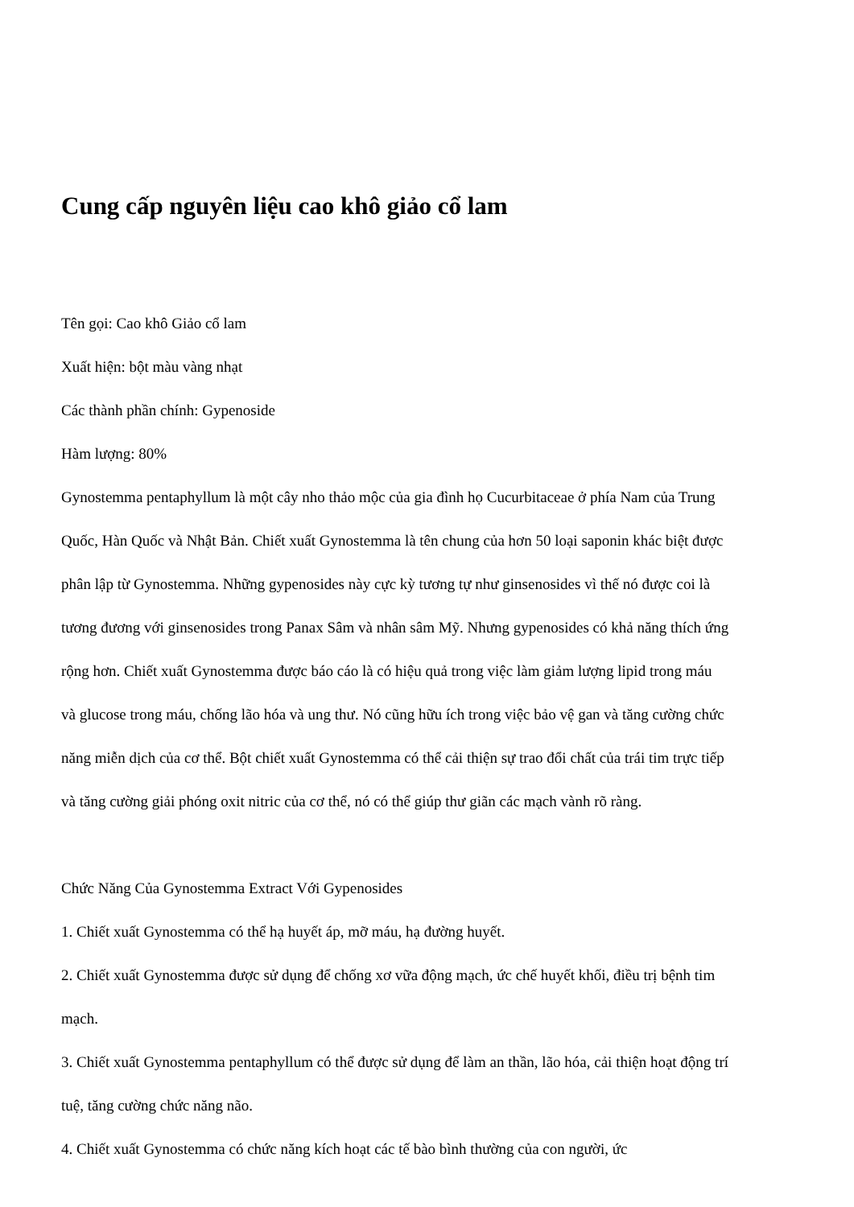Cung cấp nguyên liệu cao khô giảo cổ lam
Tên gọi: Cao khô Giảo cổ lam
Xuất hiện: bột màu vàng nhạt
Các thành phần chính: Gypenoside
Hàm lượng: 80%
Gynostemma pentaphyllum là một cây nho thảo mộc của gia đình họ Cucurbitaceae ở phía Nam của Trung Quốc, Hàn Quốc và Nhật Bản. Chiết xuất Gynostemma là tên chung của hơn 50 loại saponin khác biệt được phân lập từ Gynostemma. Những gypenosides này cực kỳ tương tự như ginsenosides vì thế nó được coi là tương đương với ginsenosides trong Panax Sâm và nhân sâm Mỹ. Nhưng gypenosides có khả năng thích ứng rộng hơn. Chiết xuất Gynostemma được báo cáo là có hiệu quả trong việc làm giảm lượng lipid trong máu và glucose trong máu, chống lão hóa và ung thư. Nó cũng hữu ích trong việc bảo vệ gan và tăng cường chức năng miễn dịch của cơ thể. Bột chiết xuất Gynostemma có thể cải thiện sự trao đổi chất của trái tim trực tiếp và tăng cường giải phóng oxit nitric của cơ thể, nó có thể giúp thư giãn các mạch vành rõ ràng.
Chức Năng Của Gynostemma Extract Với Gypenosides
1. Chiết xuất Gynostemma có thể hạ huyết áp, mỡ máu, hạ đường huyết.
2. Chiết xuất Gynostemma được sử dụng để chống xơ vữa động mạch, ức chế huyết khối, điều trị bệnh tim mạch.
3. Chiết xuất Gynostemma pentaphyllum có thể được sử dụng để làm an thần, lão hóa, cải thiện hoạt động trí tuệ, tăng cường chức năng não.
4. Chiết xuất Gynostemma có chức năng kích hoạt các tế bào bình thường của con người, ức